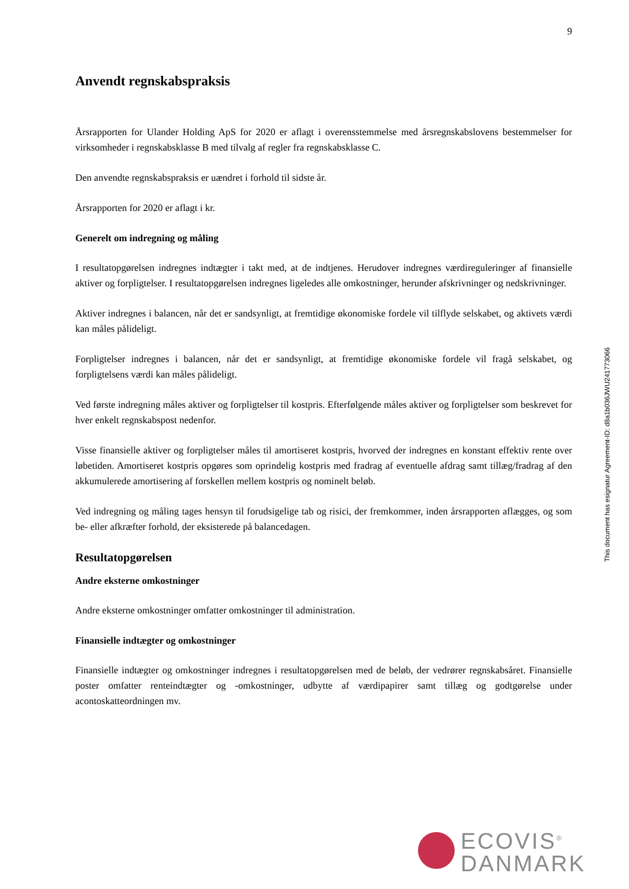9
Anvendt regnskabspraksis
Årsrapporten for Ulander Holding ApS for 2020 er aflagt i overensstemmelse med årsregnskabslovens bestemmelser for virksomheder i regnskabsklasse B med tilvalg af regler fra regnskabsklasse C.
Den anvendte regnskabspraksis er uændret i forhold til sidste år.
Årsrapporten for 2020 er aflagt i kr.
Generelt om indregning og måling
I resultatopgørelsen indregnes indtægter i takt med, at de indtjenes. Herudover indregnes værdireguleringer af finansielle aktiver og forpligtelser. I resultatopgørelsen indregnes ligeledes alle omkostninger, herunder afskrivninger og nedskrivninger.
Aktiver indregnes i balancen, når det er sandsynligt, at fremtidige økonomiske fordele vil tilflyde selskabet, og aktivets værdi kan måles pålideligt.
Forpligtelser indregnes i balancen, når det er sandsynligt, at fremtidige økonomiske fordele vil fragå selskabet, og forpligtelsens værdi kan måles pålideligt.
Ved første indregning måles aktiver og forpligtelser til kostpris. Efterfølgende måles aktiver og forpligtelser som beskrevet for hver enkelt regnskabspost nedenfor.
Visse finansielle aktiver og forpligtelser måles til amortiseret kostpris, hvorved der indregnes en konstant effektiv rente over løbetiden. Amortiseret kostpris opgøres som oprindelig kostpris med fradrag af eventuelle afdrag samt tillæg/fradrag af den akkumulerede amortisering af forskellen mellem kostpris og nominelt beløb.
Ved indregning og måling tages hensyn til forudsigelige tab og risici, der fremkommer, inden årsrapporten aflægges, og som be- eller afkræfter forhold, der eksisterede på balancedagen.
Resultatopgørelsen
Andre eksterne omkostninger
Andre eksterne omkostninger omfatter omkostninger til administration.
Finansielle indtægter og omkostninger
Finansielle indtægter og omkostninger indregnes i resultatopgørelsen med de beløb, der vedrører regnskabsåret. Finansielle poster omfatter renteindtægter og -omkostninger, udbytte af værdipapirer samt tillæg og godtgørelse under acontoskatteordningen mv.
This document has esignatur Agreement-ID: d8a1b036JWU241773066
ECOVIS<sup>®</sup>
DANMARK